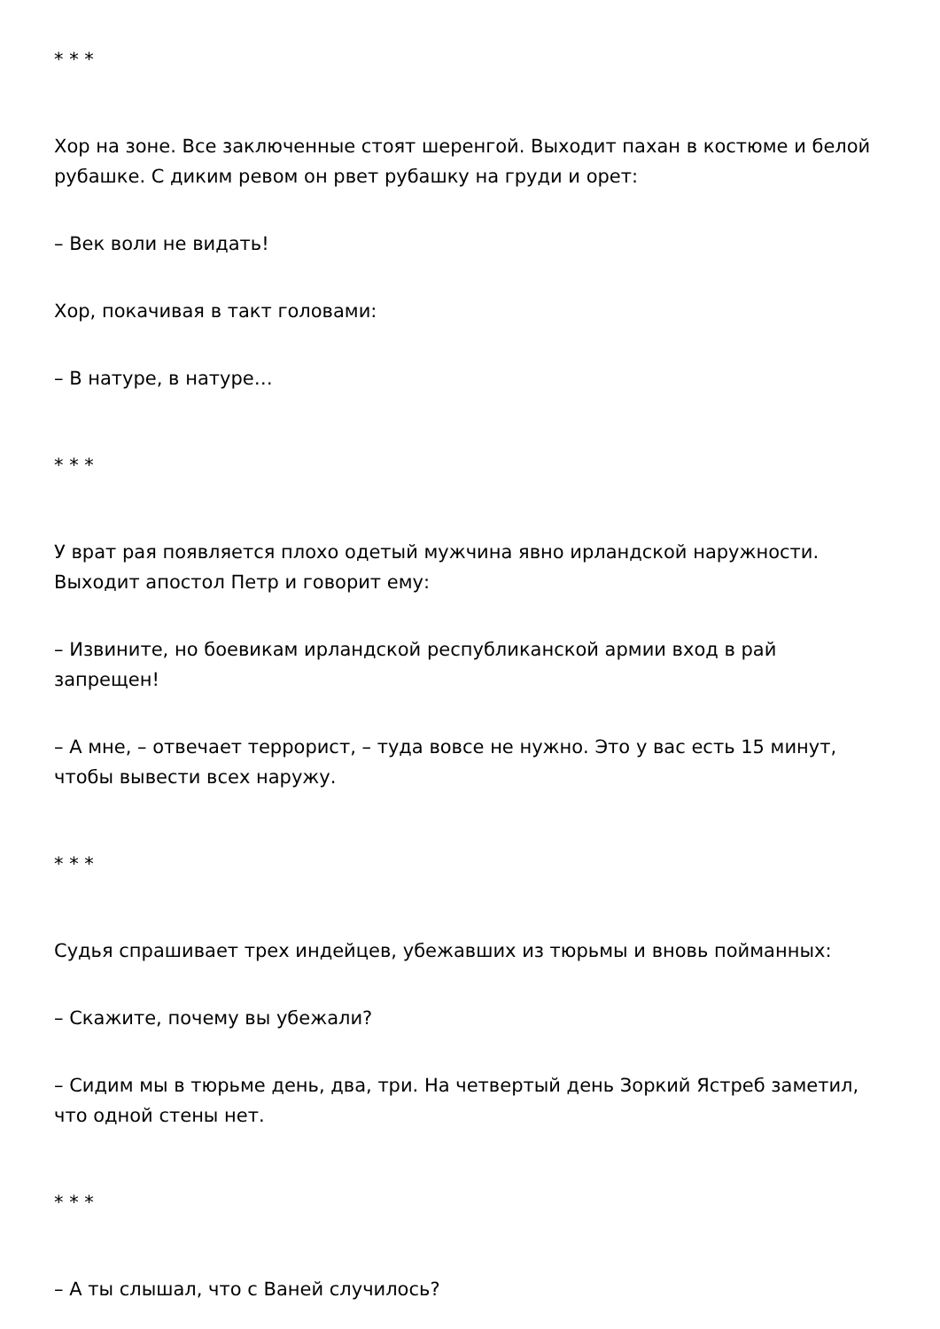* * *
Хор на зоне. Все заключенные стоят шеренгой. Выходит пахан в костюме и белой рубашке. С диким ревом он рвет рубашку на груди и орет:
– Век воли не видать!
Хор, покачивая в такт головами:
– В натуре, в натуре…
* * *
У врат рая появляется плохо одетый мужчина явно ирландской наружности. Выходит апостол Петр и говорит ему:
– Извините, но боевикам ирландской республиканской армии вход в рай запрещен!
– А мне, – отвечает террорист, – туда вовсе не нужно. Это у вас есть 15 минут, чтобы вывести всех наружу.
* * *
Судья спрашивает трех индейцев, убежавших из тюрьмы и вновь пойманных:
– Скажите, почему вы убежали?
– Сидим мы в тюрьме день, два, три. На четвертый день Зоркий Ястреб заметил, что одной стены нет.
* * *
– А ты слышал, что с Ваней случилось?